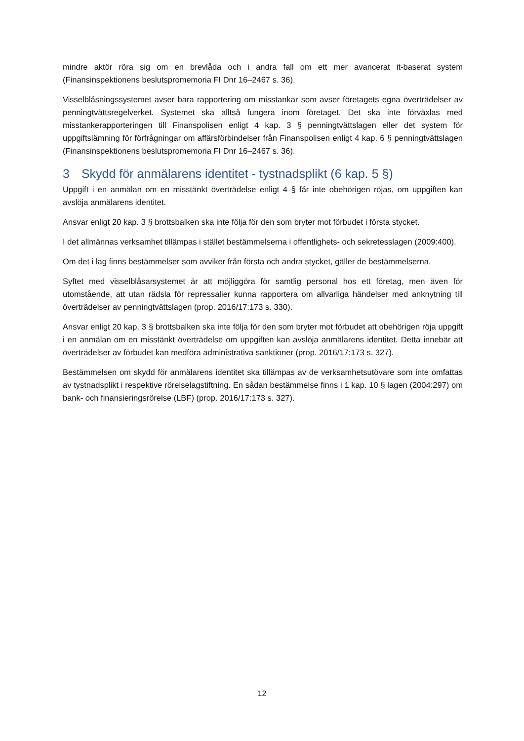mindre aktör röra sig om en brevlåda och i andra fall om ett mer avancerat it-baserat system (Finansinspektionens beslutspromemoria FI Dnr 16–2467 s. 36).
Visselblåsningssystemet avser bara rapportering om misstankar som avser företagets egna över­trädelser av penningtvättsregelverket. Systemet ska alltså fungera inom företaget. Det ska inte för­växlas med misstankerapporteringen till Finanspolisen enligt 4 kap. 3 § penningtvättslagen eller det system för uppgiftslämning för förfrågningar om affärsförbindelser från Finanspolisen enligt 4 kap. 6 § penningtvättslagen (Finansinspektionens beslutspromemoria FI Dnr 16–2467 s. 36).
3 Skydd för anmälarens identitet - tystnadsplikt (6 kap. 5 §)
Uppgift i en anmälan om en misstänkt överträdelse enligt 4 § får inte obehörigen röjas, om uppgiften kan avslöja anmälarens identitet.
Ansvar enligt 20 kap. 3 § brottsbalken ska inte följa för den som bryter mot förbudet i första stycket.
I det allmännas verksamhet tillämpas i stället bestämmelserna i offentlighets- och sekretesslagen (2009:400).
Om det i lag finns bestämmelser som avviker från första och andra stycket, gäller de bestämmelserna.
Syftet med visselblåsarsystemet är att möjliggöra för samtlig personal hos ett företag, men även för utomstående, att utan rädsla för repressalier kunna rapportera om allvarliga händelser med anknytning till överträdelser av penningtvättslagen (prop. 2016/17:173 s. 330).
Ansvar enligt 20 kap. 3 § brottsbalken ska inte följa för den som bryter mot förbudet att obehörigen röja uppgift i en anmälan om en misstänkt överträdelse om uppgiften kan avslöja anmälarens identitet. Detta innebär att överträdelser av förbudet kan medföra administrativa sanktioner (prop. 2016/17:173 s. 327).
Bestämmelsen om skydd för anmälarens identitet ska tillämpas av de verksamhetsutövare som inte omfattas av tystnadsplikt i respektive rörelselagstiftning. En sådan bestämmelse finns i 1 kap. 10 § lagen (2004:297) om bank- och finansieringsrörelse (LBF) (prop. 2016/17:173 s. 327).
12